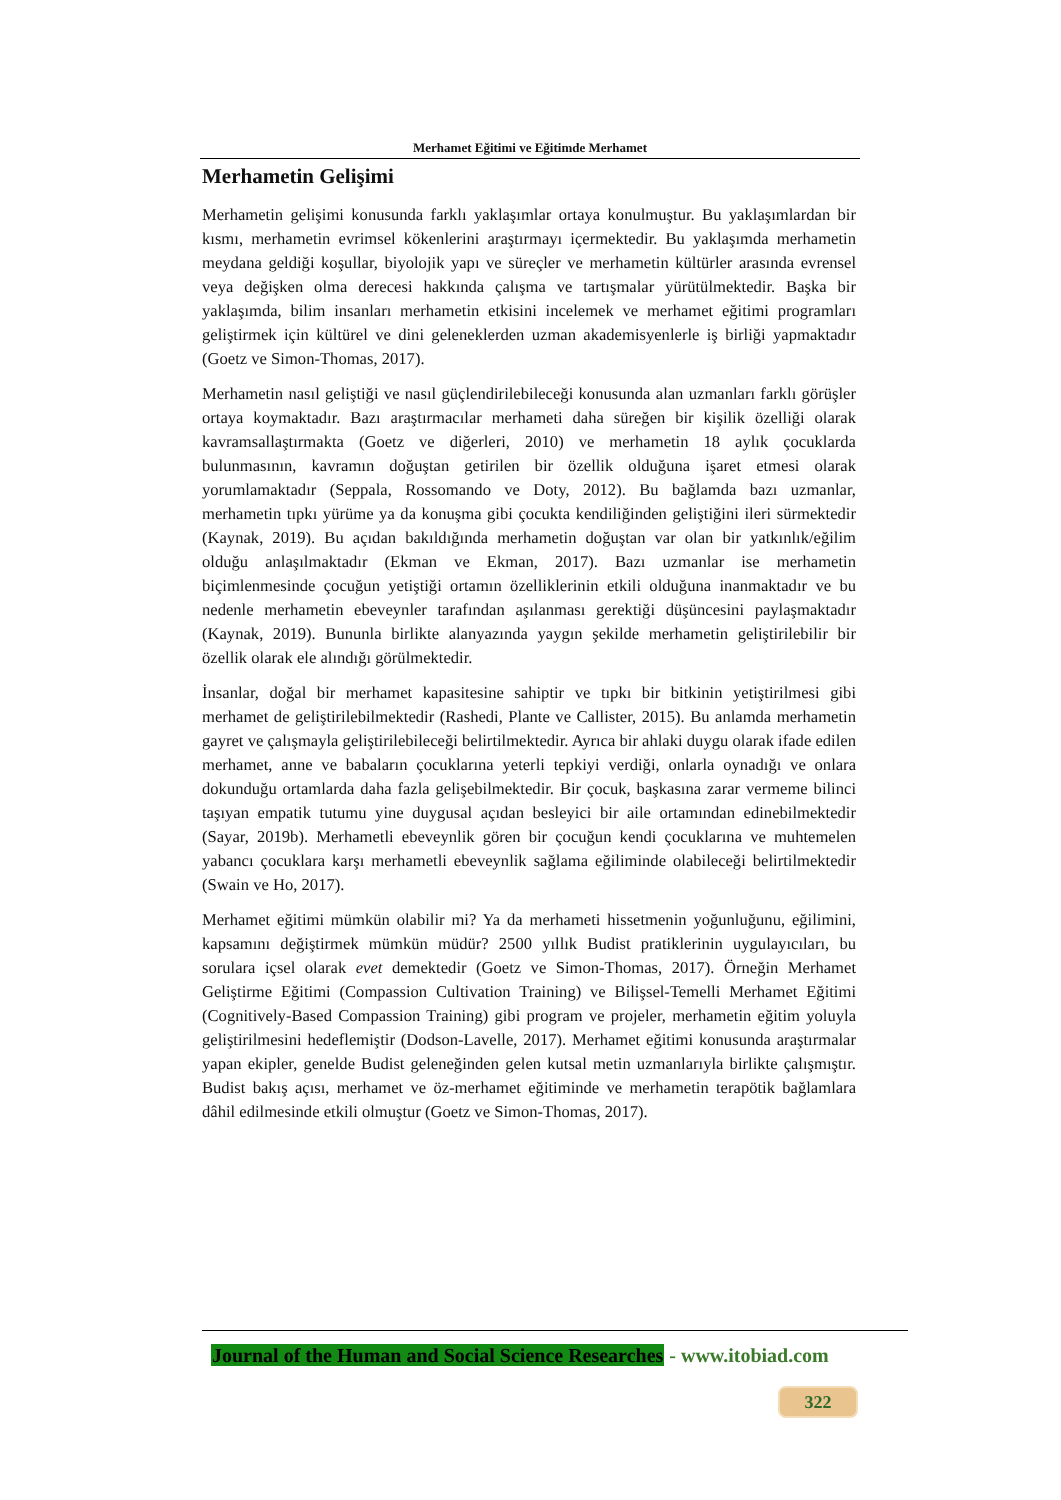Merhamet Eğitimi ve Eğitimde Merhamet
Merhametin Gelişimi
Merhametin gelişimi konusunda farklı yaklaşımlar ortaya konulmuştur. Bu yaklaşımlardan bir kısmı, merhametin evrimsel kökenlerini araştırmayı içermektedir. Bu yaklaşımda merhametin meydana geldiği koşullar, biyolojik yapı ve süreçler ve merhametin kültürler arasında evrensel veya değişken olma derecesi hakkında çalışma ve tartışmalar yürütülmektedir. Başka bir yaklaşımda, bilim insanları merhametin etkisini incelemek ve merhamet eğitimi programları geliştirmek için kültürel ve dini geleneklerden uzman akademisyenlerle iş birliği yapmaktadır (Goetz ve Simon-Thomas, 2017).
Merhametin nasıl geliştiği ve nasıl güçlendirilebileceği konusunda alan uzmanları farklı görüşler ortaya koymaktadır. Bazı araştırmacılar merhameti daha süreğen bir kişilik özelliği olarak kavramsallaştırmakta (Goetz ve diğerleri, 2010) ve merhametin 18 aylık çocuklarda bulunmasının, kavramın doğuştan getirilen bir özellik olduğuna işaret etmesi olarak yorumlamaktadır (Seppala, Rossomando ve Doty, 2012). Bu bağlamda bazı uzmanlar, merhametin tıpkı yürüme ya da konuşma gibi çocukta kendiliğinden geliştiğini ileri sürmektedir (Kaynak, 2019). Bu açıdan bakıldığında merhametin doğuştan var olan bir yatkınlık/eğilim olduğu anlaşılmaktadır (Ekman ve Ekman, 2017). Bazı uzmanlar ise merhametin biçimlenmesinde çocuğun yetiştiği ortamın özelliklerinin etkili olduğuna inanmaktadır ve bu nedenle merhametin ebeveynler tarafından aşılanması gerektiği düşüncesini paylaşmaktadır (Kaynak, 2019). Bununla birlikte alanyazında yaygın şekilde merhametin geliştirilebilir bir özellik olarak ele alındığı görülmektedir.
İnsanlar, doğal bir merhamet kapasitesine sahiptir ve tıpkı bir bitkinin yetiştirilmesi gibi merhamet de geliştirilebilmektedir (Rashedi, Plante ve Callister, 2015). Bu anlamda merhametin gayret ve çalışmayla geliştirilebileceği belirtilmektedir. Ayrıca bir ahlaki duygu olarak ifade edilen merhamet, anne ve babaların çocuklarına yeterli tepkiyi verdiği, onlarla oynadığı ve onlara dokunduğu ortamlarda daha fazla gelişebilmektedir. Bir çocuk, başkasına zarar vermeme bilinci taşıyan empatik tutumu yine duygusal açıdan besleyici bir aile ortamından edinebilmektedir (Sayar, 2019b). Merhametli ebeveynlik gören bir çocuğun kendi çocuklarına ve muhtemelen yabancı çocuklara karşı merhametli ebeveynlik sağlama eğiliminde olabileceği belirtilmektedir (Swain ve Ho, 2017).
Merhamet eğitimi mümkün olabilir mi? Ya da merhameti hissetmenin yoğunluğunu, eğilimini, kapsamını değiştirmek mümkün müdür? 2500 yıllık Budist pratiklerinin uygulayıcıları, bu sorulara içsel olarak evet demektedir (Goetz ve Simon-Thomas, 2017). Örneğin Merhamet Geliştirme Eğitimi (Compassion Cultivation Training) ve Bilişsel-Temelli Merhamet Eğitimi (Cognitively-Based Compassion Training) gibi program ve projeler, merhametin eğitim yoluyla geliştirilmesini hedeflemiştir (Dodson-Lavelle, 2017). Merhamet eğitimi konusunda araştırmalar yapan ekipler, genelde Budist geleneğinden gelen kutsal metin uzmanlarıyla birlikte çalışmıştır. Budist bakış açısı, merhamet ve öz-merhamet eğitiminde ve merhametin terapötik bağlamlara dâhil edilmesinde etkili olmuştur (Goetz ve Simon-Thomas, 2017).
Journal of the Human and Social Science Researches - www.itobiad.com
322